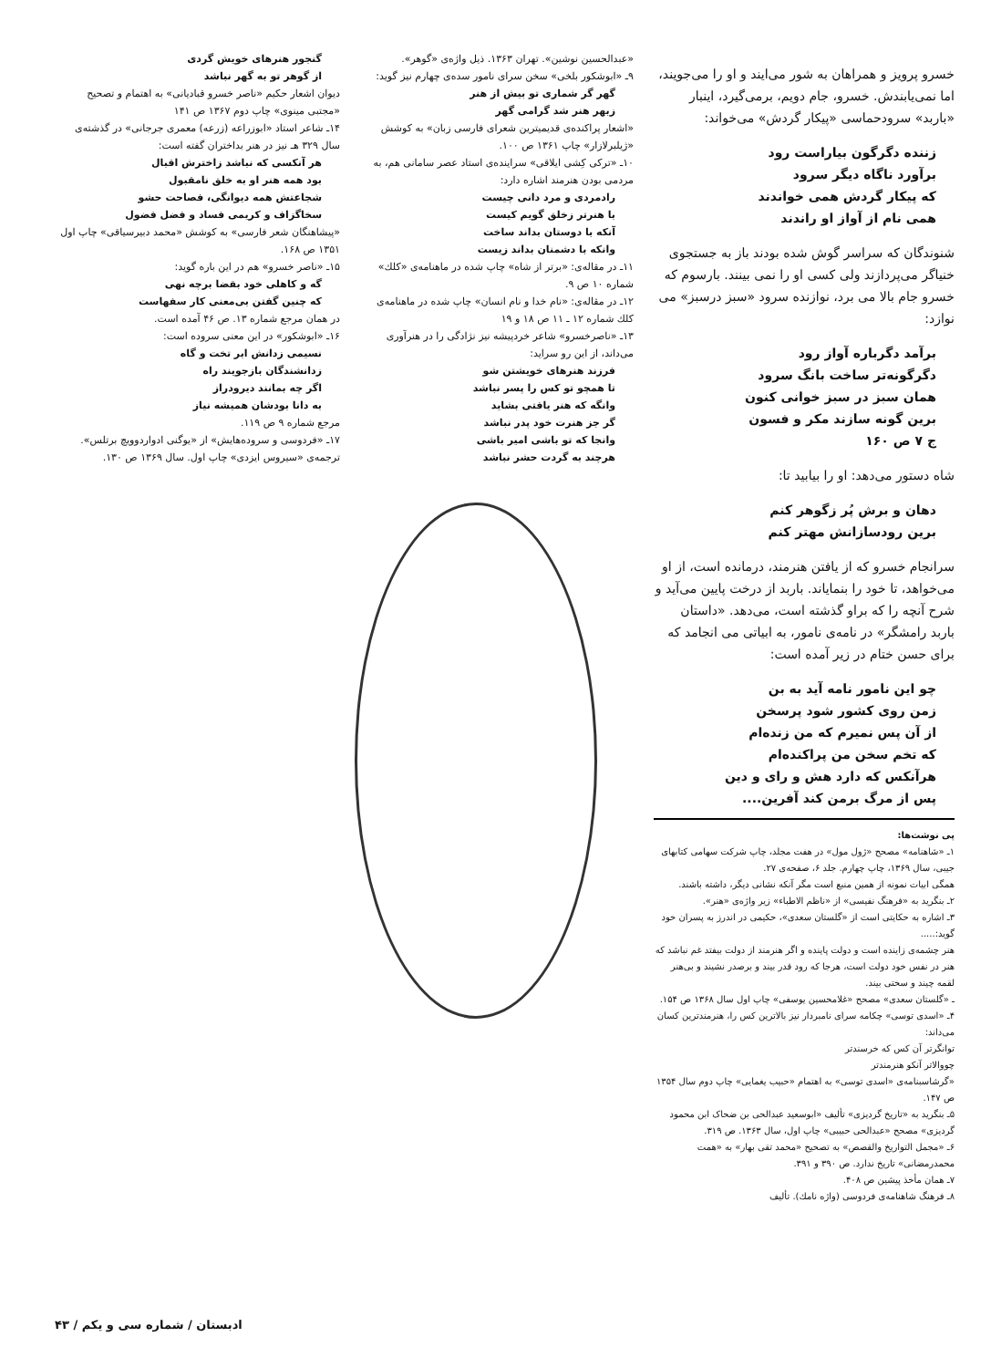خسرو پرویز و همراهان به شور می‌ایند و او را می‌جویند، اما نمی‌یابندش. خسرو، جام دویم، برمی‌گیرد، اینبار «باربد» سرودحماسی «پیکار گردش» می‌خواند:
زننده دگرگون بیاراست رود
برآورد ناگاه دیگر سرود
که پیکار گردش همی خواندند
همی نام از آواز او راندند
شنوندگان که سراسر گوش شده بودند باز به جستجوی خنیاگر می‌پردازند ولی کسی او را نمی بینند. بارسوم که خسرو جام بالا می برد، نوازنده سرود «سبز درسبز» می نوازد:
برآمد دگرباره آواز رود
دگرگونه‌تر ساخت بانگ سرود
همان سبز در سبز خوانی کنون
برین گونه سازند مکر و فسون
ج ۷ ص ۱۶۰
شاه دستور می‌دهد: او را بیابید تا:
دهان و برش پُر زگوهر کنم
برین رودسازانش مهتر کنم
سرانجام خسرو که از یافتن هنرمند، درمانده است، از او می‌خواهد، تا خود را بنمایاند. باربد از درخت پایین می‌آید و شرح آنچه را که براو گذشته است، می‌دهد. «داستان باربد رامشگر» در نامه‌ی نامور، به ابیاتی می انجامد که برای حسن ختام در زیر آمده است:
چو این نامور نامه آید به بن
زمن روی کشور شود پرسخن
از آن پس نمیرم که من زنده‌ام
که تخم سخن من پراکنده‌ام
هرآنکس که دارد هش و رای و دین
پس از مرگ برمن کند آفرین....
پی نوشت‌ها:
۱ـ «شاهنامه» مصحح «ژول مول» در هفت مجلد، چاپ شرکت سهامی کتابهای جیبی، سال ۱۳۶۹، چاپ چهارم. جلد ۶، صفحه‌ی ۲۷.
همگی ابیات نمونه از همین منبع است مگر آنکه نشانی دیگر، داشته باشند.
۲ـ بنگرید به «فرهنگ نفیسی» از «ناظم الاطباء» زیر واژه‌ی «هنر».
۳ـ اشاره به حکایتی است از «گلستان سعدی»، حکیمی در اندرز به پسران خود گوید:.....
هنر چشمه‌ی زاینده است و دولت پاینده و اگر هنرمند از دولت بیفتد غم نباشد که هنر در نفس خود دولت است، هرجا که رود قدر بیند و برصدر نشیند و بی‌هنر لقمه چیند و سختی بیند.
ـ «گلستان سعدی» مصحح «غلامحسین یوسفی» چاپ اول سال ۱۳۶۸ ص ۱۵۴.
۴ـ «اسدی توسی» چکامه سرای نامبردار نیز بالاترین کس را، هنرمندترین کسان می‌داند:
توانگرتر آن کس که خرسندتر
چووالاتر آنکو هنرمندتر
«گرشاسبنامه‌ی «اسدی توسی» به اهتمام «حبیب یغمایی» چاپ دوم سال ۱۳۵۴ ص ۱۴۷.
۵ـ بنگرید به «تاریخ گردیزی» تألیف «ابوسعید عبدالحی بن ضحاک ابن محمود گردیزی» مصحح «عبدالحی حبیبی» چاپ اول، سال ۱۳۶۳. ص ۳۱۹.
۶ـ «مجمل التواریخ والقصص» به تصحیح «محمد تقی بهار» به «همت محمدرمضانی» تاریخ ندارد. ص ۳۹۰ و ۳۹۱.
۷ـ همان مأخذ پیشین ص ۴۰۸.
۸ـ فرهنگ شاهنامه‌ی فردوسی (واژه نامك). تألیف
«عبدالحسین نوشین». تهران ۱۳۶۳. ذیل واژه‌ی «گوهر».
۹ـ «ابوشکور بلخی» سخن سرای نامور سده‌ی چهارم نیز گوید:
گهر گر شماری تو بیش از هنر
زبهر هنر شد گرامی گهر
«اشعار پراکنده‌ی قدیمیترین شعرای فارسی زبان» به کوشش «ژیلبرلازار» چاپ ۱۳۶۱ ص ۱۰۰.
۱۰ـ «ترکی کِشی ایلاقی» سراینده‌ی استاد عصر سامانی هم، به مردمی بودن هنرمند اشاره دارد:
رادمردی و مرد دانی چیست
با هنرتر زخلق گویم کیست
آنکه با دوستان بداند ساخت
وانکه با دشمنان بداند زیست
۱۱ـ در مقاله‌ی: «برتر از شاه» چاپ شده در ماهنامه‌ی «کلك» شماره ۱۰ ص ۹.
۱۲ـ در مقاله‌ی: «نام خدا و نام انسان» چاپ شده در ماهنامه‌ی کلك شماره ۱۲ ـ ۱۱ ص ۱۸ و ۱۹
۱۳ـ «ناصرخسرو» شاعر خردپیشه نیز نژادگی را در هنرآوری می‌داند، از این رو سراید:
فرزند هنرهای خویشتن شو
تا همچو تو کس را پسر نباشد
وانگه که هنر یافتی بشاید
گر جز هنرت خود پدر نباشد
وانجا که تو باشی امیر باشی
هرچند به گردت حشر نباشد
گنجور هنرهای خویش گردی
از گوهر تو به گهر نباشد
دیوان اشعار حکیم «ناصر خسرو قبادیانی» به اهتمام و تصحیح «مجتبی مینوی» چاپ دوم ۱۳۶۷ ص ۱۴۱
۱۴ـ شاعر استاد «ابوزراعه (زرعه) معمری جرجانی» در گذشته‌ی سال ۳۲۹ هـ نیز در هنر بداختران گفته است:
هر آنکسی که نباشد زاخترش اقبال
بود همه هنر او به خلق نامقبول
شجاعتش همه دیوانگی، فصاحت حشو
سخاگزاف و کریمی فساد و فضل فضول
«پیشاهنگان شعر فارسی» به کوشش «محمد دبیرسیاقی» چاپ اول ۱۳۵۱ ص ۱۶۸.
۱۵ـ «ناصر خسرو» هم در این باره گوید:
گه و کاهلی خود بقضا برچه نهی
که چنین گفتن بی‌معنی کار سفهاست
در همان مرجع شماره ۱۳. ص ۴۶ آمده است.
۱۶ـ «ابوشکور» در این معنی سروده است:
نسیمی زدانش ابر تخت و گاه
زدانشندگان بازجویند راه
اگر چه بمانند دیرودراز
به دانا بودشان همیشه نیاز
مرجع شماره ۹ ص ۱۱۹.
۱۷ـ «فردوسی و سروده‌هایش» از «یوگنی ادواردوویچ برتلس». ترجمه‌ی «سیروس ایزدی» چاپ اول. سال ۱۳۶۹ ص ۱۳۰.
ادبستان / شماره سی و یکم / ۴۳